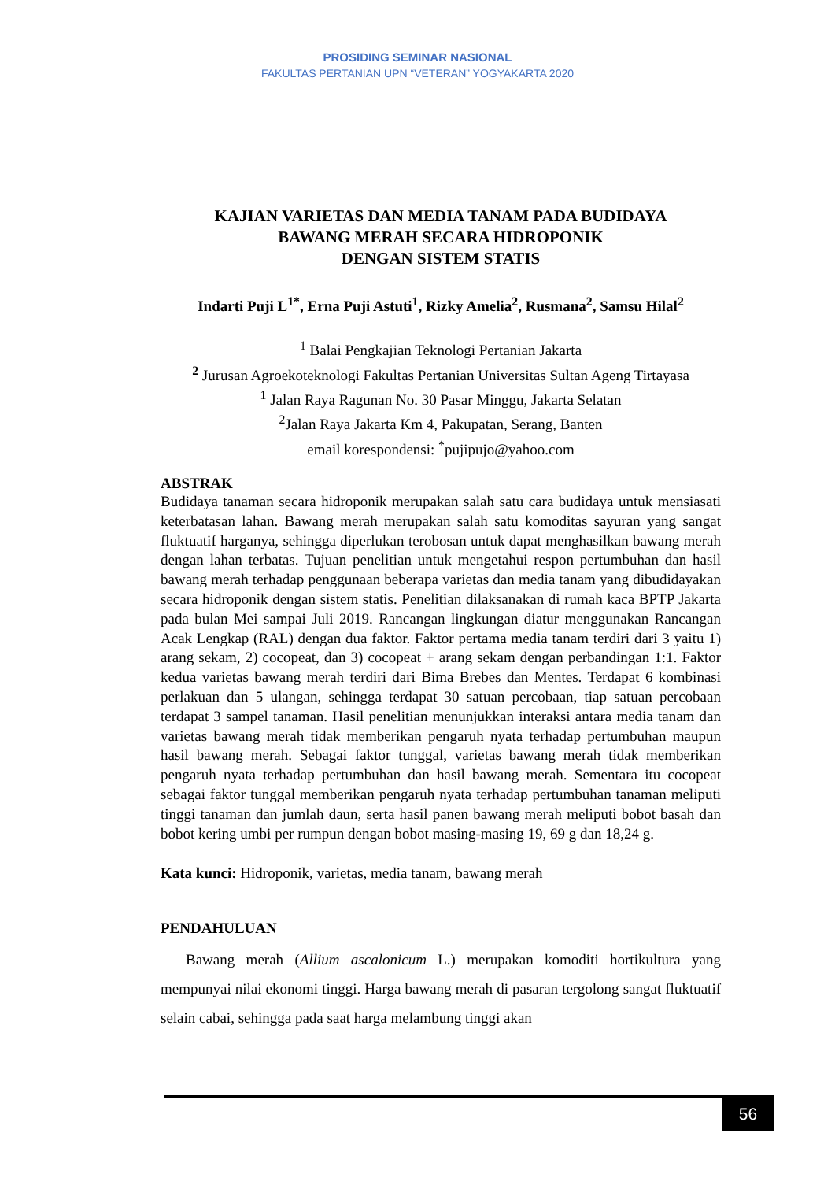PROSIDING SEMINAR NASIONAL
FAKULTAS PERTANIAN UPN “VETERAN” YOGYAKARTA 2020
KAJIAN VARIETAS DAN MEDIA TANAM PADA BUDIDAYA
BAWANG MERAH SECARA HIDROPONIK
DENGAN SISTEM STATIS
Indarti Puji L<sup>1*</sup>, Erna Puji Astuti<sup>1</sup>, Rizky Amelia<sup>2</sup>, Rusmana<sup>2</sup>, Samsu Hilal<sup>2</sup>
<sup>1</sup> Balai Pengkajian Teknologi Pertanian Jakarta
<sup>2</sup> Jurusan Agroekoteknologi Fakultas Pertanian Universitas Sultan Ageng Tirtayasa
<sup>1</sup> Jalan Raya Ragunan No. 30 Pasar Minggu, Jakarta Selatan
<sup>2</sup> Jalan Raya Jakarta Km 4, Pakupatan, Serang, Banten
email korespondensi: <sup>*</sup>pujipujo@yahoo.com
ABSTRAK
Budidaya tanaman secara hidroponik merupakan salah satu cara budidaya untuk mensiasati keterbatasan lahan. Bawang merah merupakan salah satu komoditas sayuran yang sangat fluktuatif harganya, sehingga diperlukan terobosan untuk dapat menghasilkan bawang merah dengan lahan terbatas. Tujuan penelitian untuk mengetahui respon pertumbuhan dan hasil bawang merah terhadap penggunaan beberapa varietas dan media tanam yang dibudidayakan secara hidroponik dengan sistem statis. Penelitian dilaksanakan di rumah kaca BPTP Jakarta pada bulan Mei sampai Juli 2019. Rancangan lingkungan diatur menggunakan Rancangan Acak Lengkap (RAL) dengan dua faktor. Faktor pertama media tanam terdiri dari 3 yaitu 1) arang sekam, 2) cocopeat, dan 3) cocopeat + arang sekam dengan perbandingan 1:1. Faktor kedua varietas bawang merah terdiri dari Bima Brebes dan Mentes. Terdapat 6 kombinasi perlakuan dan 5 ulangan, sehingga terdapat 30 satuan percobaan, tiap satuan percobaan terdapat 3 sampel tanaman. Hasil penelitian menunjukkan interaksi antara media tanam dan varietas bawang merah tidak memberikan pengaruh nyata terhadap pertumbuhan maupun hasil bawang merah. Sebagai faktor tunggal, varietas bawang merah tidak memberikan pengaruh nyata terhadap pertumbuhan dan hasil bawang merah. Sementara itu cocopeat sebagai faktor tunggal memberikan pengaruh nyata terhadap pertumbuhan tanaman meliputi tinggi tanaman dan jumlah daun, serta hasil panen bawang merah meliputi bobot basah dan bobot kering umbi per rumpun dengan bobot masing-masing 19, 69 g dan 18,24 g.
Kata kunci: Hidroponik, varietas, media tanam, bawang merah
PENDAHULUAN
Bawang merah (Allium ascalonicum L.) merupakan komoditi hortikultura yang mempunyai nilai ekonomi tinggi. Harga bawang merah di pasaran tergolong sangat fluktuatif selain cabai, sehingga pada saat harga melambung tinggi akan
56